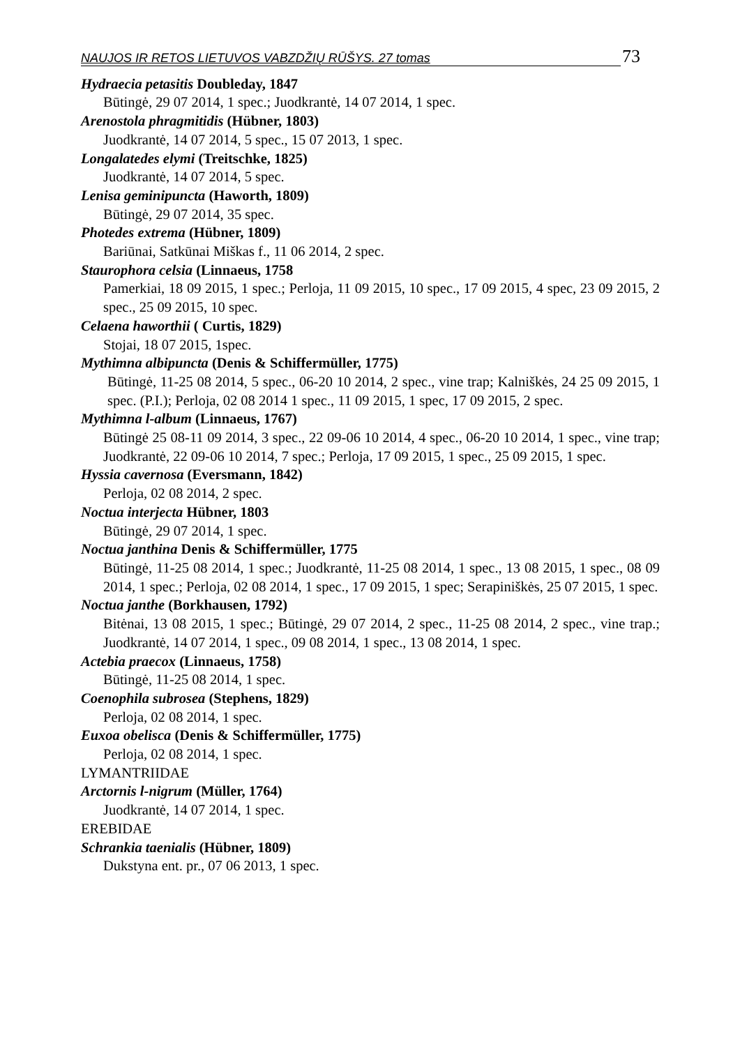NAUJOS IR RETOS LIETUVOS VABZDŽIŲ RŪŠYS. 27 tomas 73
Hydraecia petasitis Doubleday, 1847
Būtingė, 29 07 2014, 1 spec.; Juodkrantė, 14 07 2014, 1 spec.
Arenostola phragmitidis (Hübner, 1803)
Juodkrantė, 14 07 2014, 5 spec., 15 07 2013, 1 spec.
Longalatedes elymi (Treitschke, 1825)
Juodkrantė, 14 07 2014, 5 spec.
Lenisa geminipuncta (Haworth, 1809)
Būtingė, 29 07 2014, 35 spec.
Photedes extrema (Hübner, 1809)
Bariūnai, Satkūnai Miškas f., 11 06 2014, 2 spec.
Staurophora celsia (Linnaeus, 1758
Pamerkiai, 18 09 2015, 1 spec.; Perloja, 11 09 2015, 10 spec., 17 09 2015, 4 spec, 23 09 2015, 2 spec., 25 09 2015, 10 spec.
Celaena haworthii ( Curtis, 1829)
Stojai, 18 07 2015, 1spec.
Mythimna albipuncta (Denis & Schiffermüller, 1775)
Būtingė, 11-25 08 2014, 5 spec., 06-20 10 2014, 2 spec., vine trap; Kalniškės, 24 25 09 2015, 1 spec. (P.I.); Perloja, 02 08 2014 1 spec., 11 09 2015, 1 spec, 17 09 2015, 2 spec.
Mythimna l-album (Linnaeus, 1767)
Būtingė 25 08-11 09 2014, 3 spec., 22 09-06 10 2014, 4 spec., 06-20 10 2014, 1 spec., vine trap; Juodkrantė, 22 09-06 10 2014, 7 spec.; Perloja, 17 09 2015, 1 spec., 25 09 2015, 1 spec.
Hyssia cavernosa (Eversmann, 1842)
Perloja, 02 08 2014, 2 spec.
Noctua interjecta Hübner, 1803
Būtingė, 29 07 2014, 1 spec.
Noctua janthina Denis & Schiffermüller, 1775
Būtingė, 11-25 08 2014, 1 spec.; Juodkrantė, 11-25 08 2014, 1 spec., 13 08 2015, 1 spec., 08 09 2014, 1 spec.; Perloja, 02 08 2014, 1 spec., 17 09 2015, 1 spec; Serapiniškės, 25 07 2015, 1 spec.
Noctua janthe (Borkhausen, 1792)
Bitėnai, 13 08 2015, 1 spec.; Būtingė, 29 07 2014, 2 spec., 11-25 08 2014, 2 spec., vine trap.; Juodkrantė, 14 07 2014, 1 spec., 09 08 2014, 1 spec., 13 08 2014, 1 spec.
Actebia praecox (Linnaeus, 1758)
Būtingė, 11-25 08 2014, 1 spec.
Coenophila subrosea (Stephens, 1829)
Perloja, 02 08 2014, 1 spec.
Euxoa obelisca (Denis & Schiffermüller, 1775)
Perloja, 02 08 2014, 1 spec.
LYMANTRIIDAE
Arctornis l-nigrum (Müller, 1764)
Juodkrantė, 14 07 2014, 1 spec.
EREBIDAE
Schrankia taenialis (Hübner, 1809)
Dukstyna ent. pr., 07 06 2013, 1 spec.